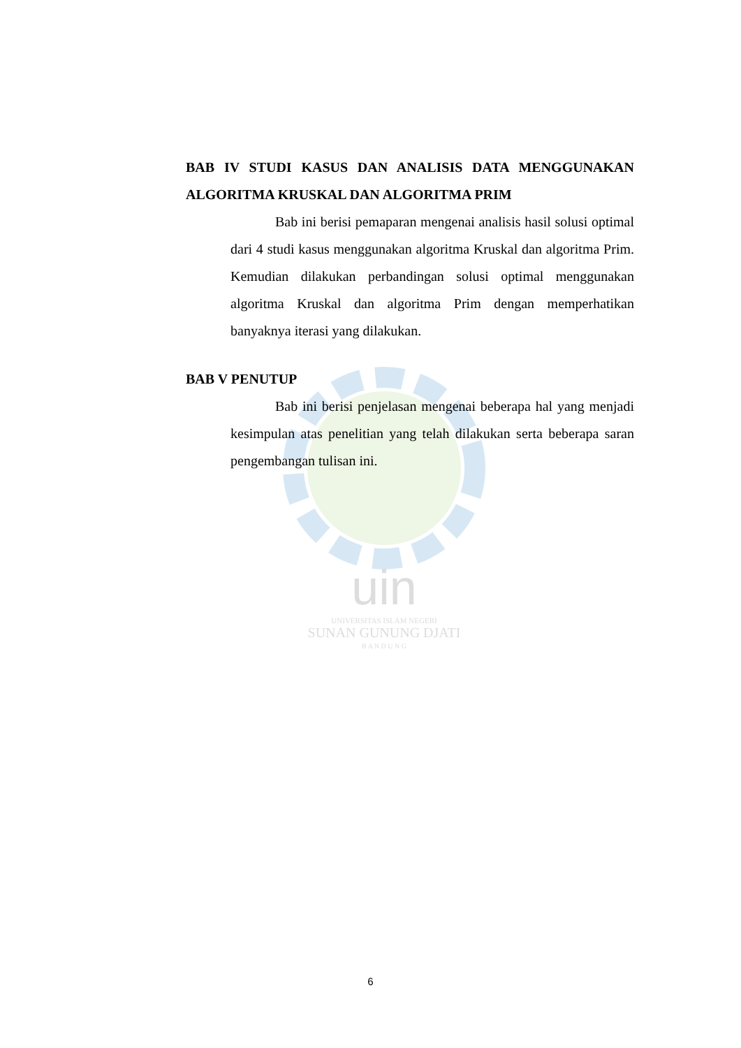uin
UNIVERSITAS ISLAM NEGERI
SUNAN GUNUNG DJATI
B A N D U N G
BAB IV STUDI KASUS DAN ANALISIS DATA MENGGUNAKAN ALGORITMA KRUSKAL DAN ALGORITMA PRIM
Bab ini berisi pemaparan mengenai analisis hasil solusi optimal dari 4 studi kasus menggunakan algoritma Kruskal dan algoritma Prim. Kemudian dilakukan perbandingan solusi optimal menggunakan algoritma Kruskal dan algoritma Prim dengan memperhatikan banyaknya iterasi yang dilakukan.
BAB V PENUTUP
Bab ini berisi penjelasan mengenai beberapa hal yang menjadi kesimpulan atas penelitian yang telah dilakukan serta beberapa saran pengembangan tulisan ini.
6